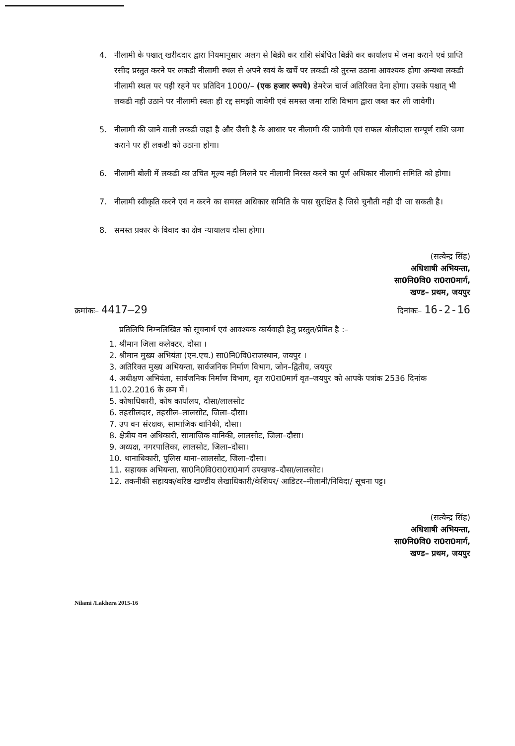4. नीलामी के पश्चात् खरीददार द्वारा नियमानुसार अलग से बिक्री कर राशि संबंधित बिक्री कर कार्यालय में जमा कराने एवं प्राप्ति रसीद प्रस्तुत करने पर लकडी नीलामी स्थल से अपने स्वयं के खर्चे पर लकडी को तुरन्त उठाना आवश्यक होगा अन्यथा लकडी नीलामी स्थल पर पड़ी रहने पर प्रतिदिन 1000/– (एक हजार रूपये) डेमरेज चार्ज अतिरिक्त देना होगा। उसके पश्चात् भी लकडी नही उठाने पर नीलामी स्वतः ही रद्द समझी जावेगी एवं समस्त जमा राशि विभाग द्वारा जब्त कर ली जावेगी।
5. नीलामी की जाने वाली लकडी जहां है और जैसी है के आधार पर नीलामी की जावेगी एवं सफल बोलीदाता सम्पूर्ण राशि जमा कराने पर ही लकडी को उठाना होगा।
6. नीलामी बोली में लकडी का उचित मूल्य नही मिलने पर नीलामी निरस्त करने का पूर्ण अधिकार नीलामी समिति को होगा।
7. नीलामी स्वीकृति करने एवं न करने का समस्त अधिकार समिति के पास सुरक्षित है जिसे चुनौती नही दी जा सकती है।
8. समस्त प्रकार के विवाद का क्षेत्र न्यायालय दौसा होगा।
(सत्येन्द्र सिंह)
अधिशाषी अभियन्ता,
सा0नि0वि0 रा0रा0मार्ग,
खण्ड– प्रथम, जयपुर
क्रमांकः– 4417–29 दिनांकः– 16-2-16
प्रतिलिपि निम्नलिखित को सूचनार्थ एवं आवश्यक कार्यवाही हेतु प्रस्तुत/प्रेषित है :–
1. श्रीमान जिला कलेक्टर, दौसा ।
2. श्रीमान मुख्य अभियंता (एन.एच.) सा0नि0वि0राजस्थान, जयपुर ।
3. अतिरिक्त मुख्य अभियन्ता, सार्वजनिक निर्माण विभाग, जोन–द्वितीय, जयपुर
4. अधीक्षण अभियंता, सार्वजनिक निर्माण विभाग, वृत रा0रा0मार्ग वृत–जयपुर को आपके पत्रांक 2536 दिनांक 11.02.2016 के क्रम में।
5. कोषाधिकारी, कोष कार्यालय, दौसा/लालसोट
6. तहसीलदार, तहसील–लालसोट, जिला–दौसा।
7. उप वन संरक्षक, सामाजिक वानिकी, दौसा।
8. क्षेत्रीय वन अधिकारी, सामाजिक वानिकी, लालसोट, जिला–दौसा।
9. अध्यक्ष, नगरपालिका, लालसोट, जिला–दौसा।
10. थानाधिकारी, पुलिस थाना–लालसोट, जिला–दौसा।
11. सहायक अभियन्ता, सा0नि0वि0रा0रा0मार्ग उपखण्ड–दौसा/लालसोट।
12. तकनीकी सहायक/वरिष्ठ खण्डीय लेखाधिकारी/केशियर/ आडिटर–नीलामी/निविदा/ सूचना पट्ट।
(सत्येन्द्र सिंह)
अधिशाषी अभियन्ता,
सा0नि0वि0 रा0रा0मार्ग,
खण्ड– प्रथम, जयपुर
Nilami /Lakhera 2015-16